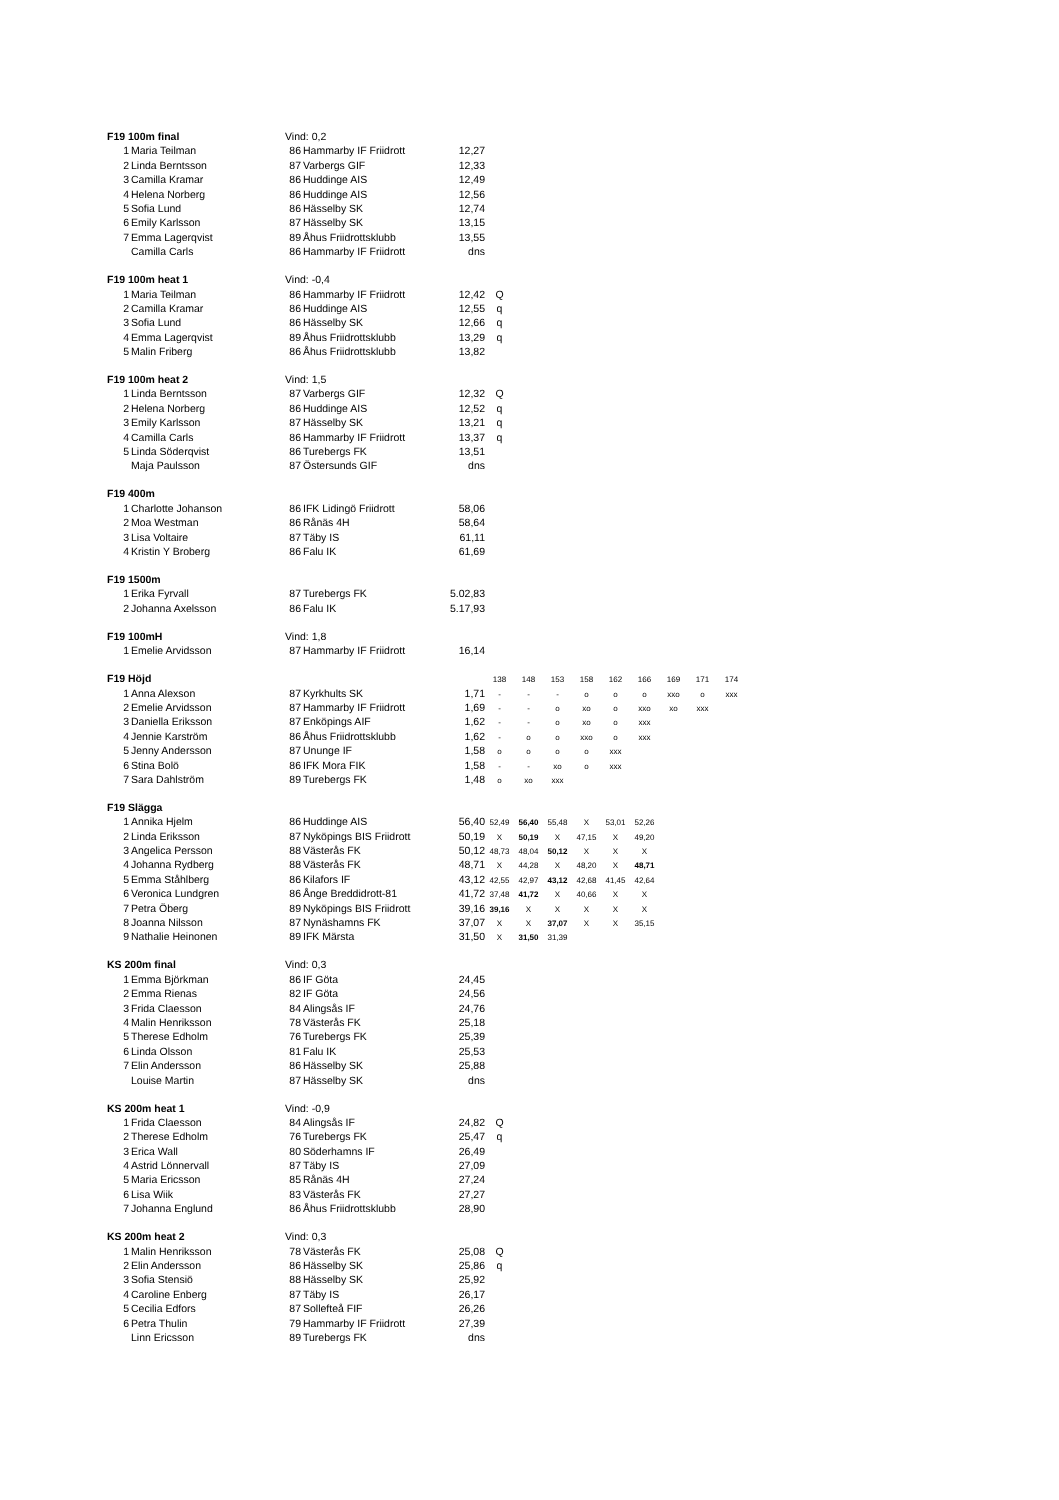| F19 100m final | | Vind: 0,2 | | | | | | | | | | | |
| 1 | Maria Teilman | 86 | Hammarby IF Friidrott | 12,27 | | | | | | | | | |
| 2 | Linda Berntsson | 87 | Varbergs GIF | 12,33 | | | | | | | | | |
| 3 | Camilla Kramar | 86 | Huddinge AIS | 12,49 | | | | | | | | | |
| 4 | Helena Norberg | 86 | Huddinge AIS | 12,56 | | | | | | | | | |
| 5 | Sofia Lund | 86 | Hässelby SK | 12,74 | | | | | | | | | |
| 6 | Emily Karlsson | 87 | Hässelby SK | 13,15 | | | | | | | | | |
| 7 | Emma Lagerqvist | 89 | Åhus Friidrottsklubb | 13,55 | | | | | | | | | |
| | Camilla Carls | 86 | Hammarby IF Friidrott | dns | | | | | | | | | |
| F19 100m heat 1 | | Vind: -0,4 | | | | | | | | | | | |
| 1 | Maria Teilman | 86 | Hammarby IF Friidrott | 12,42 | Q | | | | | | | | |
| 2 | Camilla Kramar | 86 | Huddinge AIS | 12,55 | q | | | | | | | | |
| 3 | Sofia Lund | 86 | Hässelby SK | 12,66 | q | | | | | | | | |
| 4 | Emma Lagerqvist | 89 | Åhus Friidrottsklubb | 13,29 | q | | | | | | | | |
| 5 | Malin Friberg | 86 | Åhus Friidrottsklubb | 13,82 | | | | | | | | | |
| F19 100m heat 2 | | Vind: 1,5 | | | | | | | | | | | |
| 1 | Linda Berntsson | 87 | Varbergs GIF | 12,32 | Q | | | | | | | | |
| 2 | Helena Norberg | 86 | Huddinge AIS | 12,52 | q | | | | | | | | |
| 3 | Emily Karlsson | 87 | Hässelby SK | 13,21 | q | | | | | | | | |
| 4 | Camilla Carls | 86 | Hammarby IF Friidrott | 13,37 | q | | | | | | | | |
| 5 | Linda Söderqvist | 86 | Turebergs FK | 13,51 | | | | | | | | | |
| | Maja Paulsson | 87 | Östersunds GIF | dns | | | | | | | | | |
| F19 400m | | | | | | | | | | | | | |
| 1 | Charlotte Johanson | 86 | IFK Lidingö Friidrott | 58,06 | | | | | | | | | |
| 2 | Moa Westman | 86 | Rånäs 4H | 58,64 | | | | | | | | | |
| 3 | Lisa Voltaire | 87 | Täby IS | 61,11 | | | | | | | | | |
| 4 | Kristin Y Broberg | 86 | Falu IK | 61,69 | | | | | | | | | |
| F19 1500m | | | | | | | | | | | | | |
| 1 | Erika Fyrvall | 87 | Turebergs FK | 5.02,83 | | | | | | | | | |
| 2 | Johanna Axelsson | 86 | Falu IK | 5.17,93 | | | | | | | | | |
| F19 100mH | | Vind: 1,8 | | | | | | | | | | | |
| 1 | Emelie Arvidsson | 87 | Hammarby IF Friidrott | 16,14 | | | | | | | | | |
| F19 Höjd | | | | | 138 | 148 | 153 | 158 | 162 | 166 | 169 | 171 | 174 |
| 1 | Anna Alexson | 87 | Kyrkhults SK | 1,71 | - | - | - | o | o | o | xxo | o | xxx |
| 2 | Emelie Arvidsson | 87 | Hammarby IF Friidrott | 1,69 | - | - | o | xo | o | xxo | xo | xxx | |
| 3 | Daniella Eriksson | 87 | Enköpings AIF | 1,62 | - | - | o | xo | o | xxx | | | |
| 4 | Jennie Karström | 86 | Åhus Friidrottsklubb | 1,62 | - | o | o | xxo | o | xxx | | | |
| 5 | Jenny Andersson | 87 | Ununge IF | 1,58 | o | o | o | o | xxx | | | | |
| 6 | Stina Bolö | 86 | IFK Mora FIK | 1,58 | - | - | xo | o | xxx | | | | |
| 7 | Sara Dahlström | 89 | Turebergs FK | 1,48 | o | xo | xxx | | | | | | |
| F19 Slägga | | | | | | | | | | | | | |
| 1 | Annika Hjelm | 86 | Huddinge AIS | 56,40 | 52,49 | 56,40 | 55,48 | X | 53,01 | 52,26 | | | |
| 2 | Linda Eriksson | 87 | Nyköpings BIS Friidrott | 50,19 | X | 50,19 | X | 47,15 | X | 49,20 | | | |
| 3 | Angelica Persson | 88 | Västerås FK | 50,12 | 48,73 | 48,04 | 50,12 | X | X | X | | | |
| 4 | Johanna Rydberg | 88 | Västerås FK | 48,71 | X | 44,28 | X | 48,20 | X | 48,71 | | | |
| 5 | Emma Ståhlberg | 86 | Kilafors IF | 43,12 | 42,55 | 42,97 | 43,12 | 42,68 | 41,45 | 42,64 | | | |
| 6 | Veronica Lundgren | 86 | Ånge Breddidrott-81 | 41,72 | 37,48 | 41,72 | X | 40,66 | X | X | | | |
| 7 | Petra Öberg | 89 | Nyköpings BIS Friidrott | 39,16 | 39,16 | X | X | X | X | X | | | |
| 8 | Joanna Nilsson | 87 | Nynäshamns FK | 37,07 | X | X | 37,07 | X | X | 35,15 | | | |
| 9 | Nathalie Heinonen | 89 | IFK Märsta | 31,50 | X | 31,50 | 31,39 | | | | | | |
| KS 200m final | | Vind: 0,3 | | | | | | | | | | | |
| 1 | Emma Björkman | 86 | IF Göta | 24,45 | | | | | | | | | |
| 2 | Emma Rienas | 82 | IF Göta | 24,56 | | | | | | | | | |
| 3 | Frida Claesson | 84 | Alingsås IF | 24,76 | | | | | | | | | |
| 4 | Malin Henriksson | 78 | Västerås FK | 25,18 | | | | | | | | | |
| 5 | Therese Edholm | 76 | Turebergs FK | 25,39 | | | | | | | | | |
| 6 | Linda Olsson | 81 | Falu IK | 25,53 | | | | | | | | | |
| 7 | Elin Andersson | 86 | Hässelby SK | 25,88 | | | | | | | | | |
| | Louise Martin | 87 | Hässelby SK | dns | | | | | | | | | |
| KS 200m heat 1 | | Vind: -0,9 | | | | | | | | | | | |
| 1 | Frida Claesson | 84 | Alingsås IF | 24,82 | Q | | | | | | | | |
| 2 | Therese Edholm | 76 | Turebergs FK | 25,47 | q | | | | | | | | |
| 3 | Erica Wall | 80 | Söderhamns IF | 26,49 | | | | | | | | | |
| 4 | Astrid Lönnervall | 87 | Täby IS | 27,09 | | | | | | | | | |
| 5 | Maria Ericsson | 85 | Rånäs 4H | 27,24 | | | | | | | | | |
| 6 | Lisa Wiik | 83 | Västerås FK | 27,27 | | | | | | | | | |
| 7 | Johanna Englund | 86 | Åhus Friidrottsklubb | 28,90 | | | | | | | | | |
| KS 200m heat 2 | | Vind: 0,3 | | | | | | | | | | | |
| 1 | Malin Henriksson | 78 | Västerås FK | 25,08 | Q | | | | | | | | |
| 2 | Elin Andersson | 86 | Hässelby SK | 25,86 | q | | | | | | | | |
| 3 | Sofia Stensiö | 88 | Hässelby SK | 25,92 | | | | | | | | | |
| 4 | Caroline Enberg | 87 | Täby IS | 26,17 | | | | | | | | | |
| 5 | Cecilia Edfors | 87 | Sollefteå FIF | 26,26 | | | | | | | | | |
| 6 | Petra Thulin | 79 | Hammarby IF Friidrott | 27,39 | | | | | | | | | |
| | Linn Ericsson | 89 | Turebergs FK | dns | | | | | | | | | |